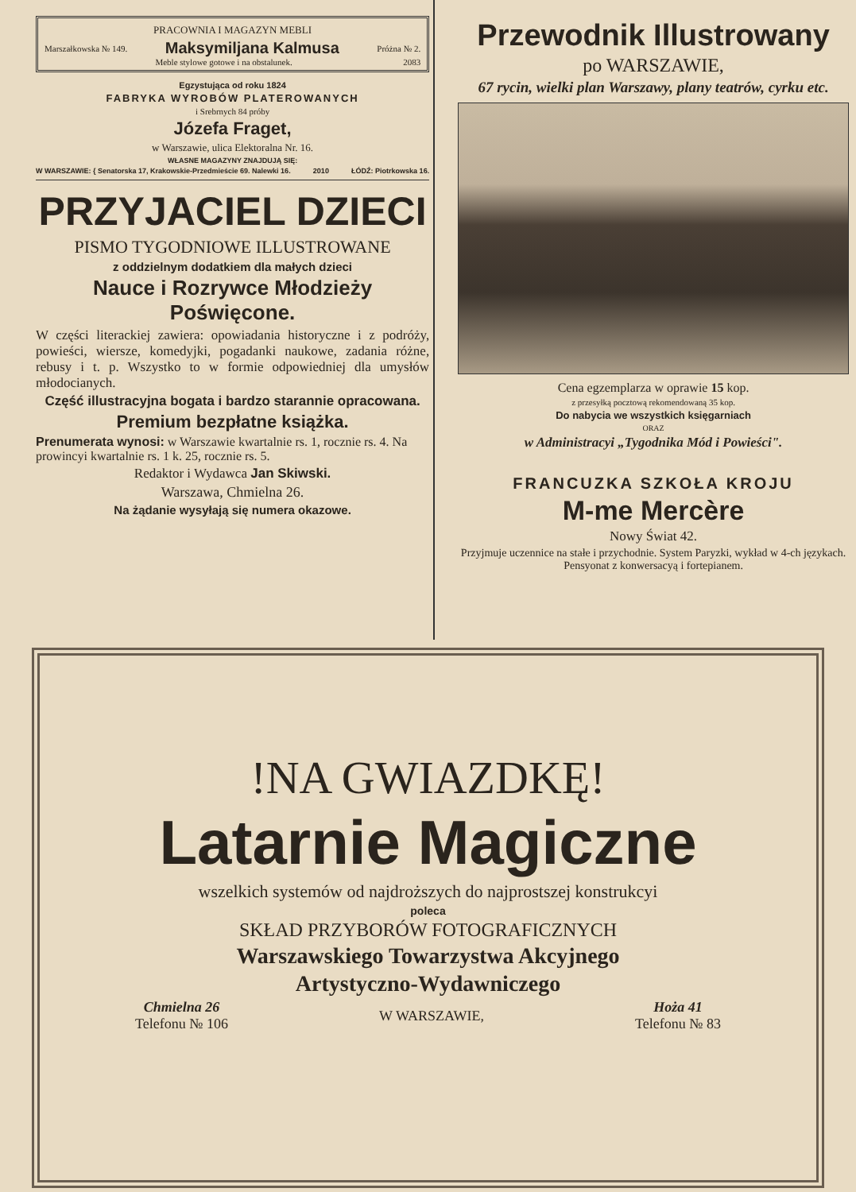PRACOWNIA I MAGAZYN MEBLI
Marszałkowska № 149. Maksymiljana Kalmusa Próżna № 2.
Meble stylowe gotowe i na obstalunek. 2083
Egzystująca od roku 1824
FABRYKA WYROBÓW PLATEROWANYCH
i Srebrnych 84 próby
Józefa Fraget,
w Warszawie, ulica Elektoralna Nr. 16.
WŁASNE MAGAZYNY ZNAJDUJĄ SIĘ:
W WARSZAWIE: { Senatorska 17, Krakowskie-Przedmieście 69. Nalewki 16. 2010 ŁÓDŹ: Piotrkowska 16.
PRZYJACIEL DZIECI
PISMO TYGODNIOWE ILLUSTROWANE
z oddzielnym dodatkiem dla małych dzieci
Nauce i Rozrywce Młodzieży Poświęcone.
W części literackiej zawiera: opowiadania historyczne i z podróży, powieści, wiersze, komedyjki, pogadanki naukowe, zadania różne, rebusy i t. p. Wszystko to w formie odpowiedniej dla umysłów młodocianych.
Część illustracyjna bogata i bardzo starannie opracowana.
Premium bezpłatne książka.
Prenumerata wynosi: w Warszawie kwartalnie rs. 1, rocznie rs. 4. Na prowincyi kwartalnie rs. 1 k. 25, rocznie rs. 5.
Redaktor i Wydawca Jan Skiwski.
Warszawa, Chmielna 26.
Na żądanie wysyłają się numera okazowe.
Przewodnik Illustrowany
po WARSZAWIE,
67 rycin, wielki plan Warszawy, plany teatrów, cyrku etc.
Cena egzemplarza w oprawie 15 kop.
z przesyłką pocztową rekomendowaną 35 kop.
Do nabycia we wszystkich księgarniach
ORAZ
w Administracyi „Tygodnika Mód i Powieści".
FRANCUZKA SZKOŁA KROJU
M-me Mercère
Nowy Świat 42.
Przyjmuje uczennice na stałe i przychodnie. System Paryzki, wykład w 4-ch językach. Pensyonat z konwersacyą i fortepianem.
!NA GWIAZDKĘ!
Latarnie Magiczne
wszelkich systemów od najdroższych do najprostszej konstrukcyi
poleca
SKŁAD PRZYBORÓW FOTOGRAFICZNYCH
Warszawskiego Towarzystwa Akcyjnego
Artystyczno-Wydawniczego
Chmielna 26
Telefonu № 106 W WARSZAWIE, Hoża 41
Telefonu № 83